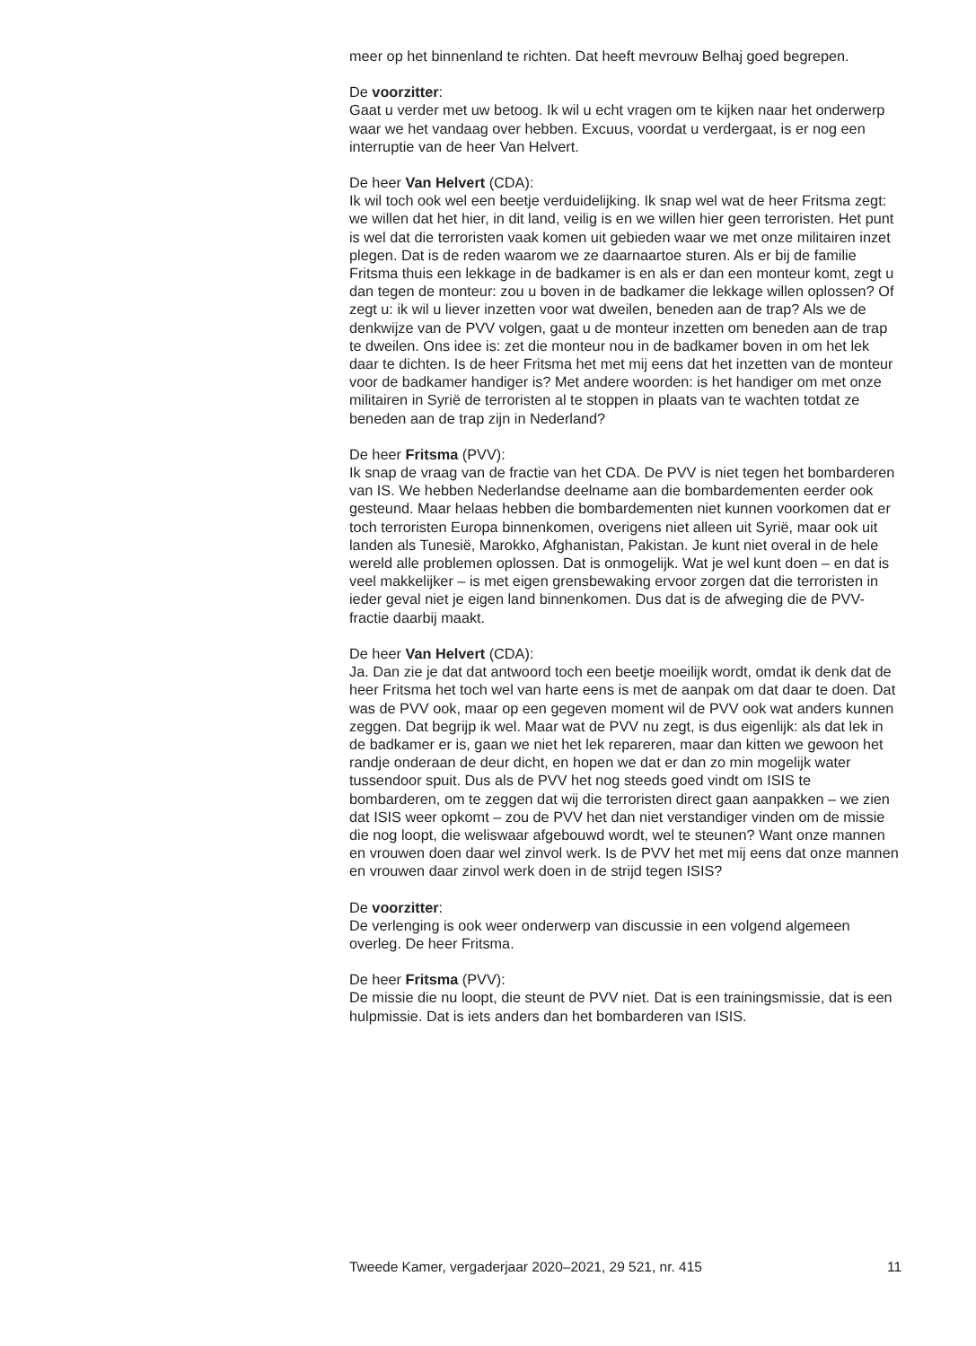meer op het binnenland te richten. Dat heeft mevrouw Belhaj goed begrepen.
De voorzitter:
Gaat u verder met uw betoog. Ik wil u echt vragen om te kijken naar het onderwerp waar we het vandaag over hebben. Excuus, voordat u verdergaat, is er nog een interruptie van de heer Van Helvert.
De heer Van Helvert (CDA):
Ik wil toch ook wel een beetje verduidelijking. Ik snap wel wat de heer Fritsma zegt: we willen dat het hier, in dit land, veilig is en we willen hier geen terroristen. Het punt is wel dat die terroristen vaak komen uit gebieden waar we met onze militairen inzet plegen. Dat is de reden waarom we ze daarnaartoe sturen. Als er bij de familie Fritsma thuis een lekkage in de badkamer is en als er dan een monteur komt, zegt u dan tegen de monteur: zou u boven in de badkamer die lekkage willen oplossen? Of zegt u: ik wil u liever inzetten voor wat dweilen, beneden aan de trap? Als we de denkwijze van de PVV volgen, gaat u de monteur inzetten om beneden aan de trap te dweilen. Ons idee is: zet die monteur nou in de badkamer boven in om het lek daar te dichten. Is de heer Fritsma het met mij eens dat het inzetten van de monteur voor de badkamer handiger is? Met andere woorden: is het handiger om met onze militairen in Syrië de terroristen al te stoppen in plaats van te wachten totdat ze beneden aan de trap zijn in Nederland?
De heer Fritsma (PVV):
Ik snap de vraag van de fractie van het CDA. De PVV is niet tegen het bombarderen van IS. We hebben Nederlandse deelname aan die bombardementen eerder ook gesteund. Maar helaas hebben die bombardementen niet kunnen voorkomen dat er toch terroristen Europa binnenkomen, overigens niet alleen uit Syrië, maar ook uit landen als Tunesië, Marokko, Afghanistan, Pakistan. Je kunt niet overal in de hele wereld alle problemen oplossen. Dat is onmogelijk. Wat je wel kunt doen – en dat is veel makkelijker – is met eigen grensbewaking ervoor zorgen dat die terroristen in ieder geval niet je eigen land binnenkomen. Dus dat is de afweging die de PVV-fractie daarbij maakt.
De heer Van Helvert (CDA):
Ja. Dan zie je dat dat antwoord toch een beetje moeilijk wordt, omdat ik denk dat de heer Fritsma het toch wel van harte eens is met de aanpak om dat daar te doen. Dat was de PVV ook, maar op een gegeven moment wil de PVV ook wat anders kunnen zeggen. Dat begrijp ik wel. Maar wat de PVV nu zegt, is dus eigenlijk: als dat lek in de badkamer er is, gaan we niet het lek repareren, maar dan kitten we gewoon het randje onderaan de deur dicht, en hopen we dat er dan zo min mogelijk water tussendoor spuit. Dus als de PVV het nog steeds goed vindt om ISIS te bombarderen, om te zeggen dat wij die terroristen direct gaan aanpakken – we zien dat ISIS weer opkomt – zou de PVV het dan niet verstandiger vinden om de missie die nog loopt, die weliswaar afgebouwd wordt, wel te steunen? Want onze mannen en vrouwen doen daar wel zinvol werk. Is de PVV het met mij eens dat onze mannen en vrouwen daar zinvol werk doen in de strijd tegen ISIS?
De voorzitter:
De verlenging is ook weer onderwerp van discussie in een volgend algemeen overleg. De heer Fritsma.
De heer Fritsma (PVV):
De missie die nu loopt, die steunt de PVV niet. Dat is een trainingsmissie, dat is een hulpmissie. Dat is iets anders dan het bombarderen van ISIS.
Tweede Kamer, vergaderjaar 2020–2021, 29 521, nr. 415 11